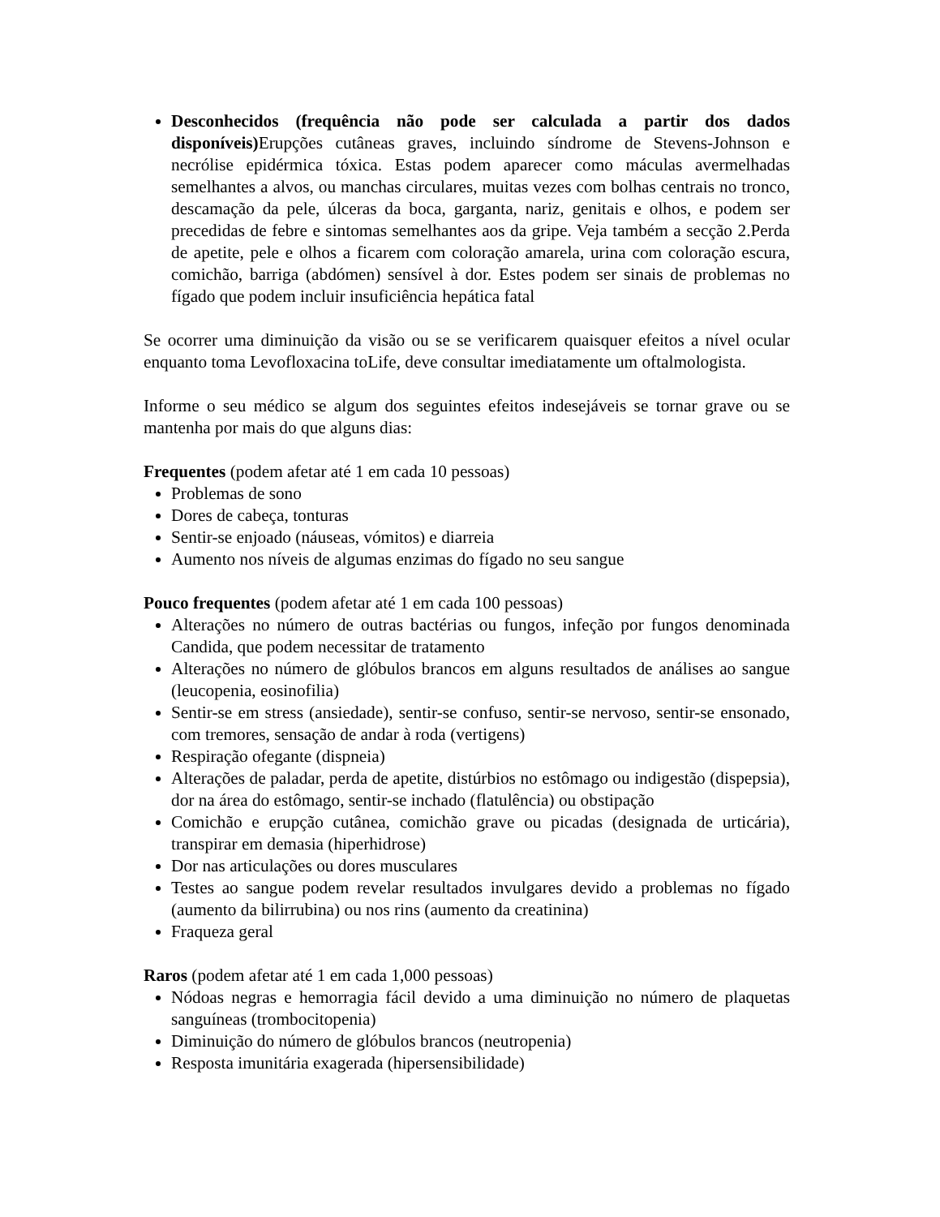Desconhecidos (frequência não pode ser calculada a partir dos dados disponíveis) Erupções cutâneas graves, incluindo síndrome de Stevens-Johnson e necrólise epidérmica tóxica. Estas podem aparecer como máculas avermelhadas semelhantes a alvos, ou manchas circulares, muitas vezes com bolhas centrais no tronco, descamação da pele, úlceras da boca, garganta, nariz, genitais e olhos, e podem ser precedidas de febre e sintomas semelhantes aos da gripe. Veja também a secção 2.Perda de apetite, pele e olhos a ficarem com coloração amarela, urina com coloração escura, comichão, barriga (abdómen) sensível à dor. Estes podem ser sinais de problemas no fígado que podem incluir insuficiência hepática fatal
Se ocorrer uma diminuição da visão ou se se verificarem quaisquer efeitos a nível ocular enquanto toma Levofloxacina toLife, deve consultar imediatamente um oftalmologista.
Informe o seu médico se algum dos seguintes efeitos indesejáveis se tornar grave ou se mantenha por mais do que alguns dias:
Frequentes (podem afetar até 1 em cada 10 pessoas)
Problemas de sono
Dores de cabeça, tonturas
Sentir-se enjoado (náuseas, vómitos) e diarreia
Aumento nos níveis de algumas enzimas do fígado no seu sangue
Pouco frequentes (podem afetar até 1 em cada 100 pessoas)
Alterações no número de outras bactérias ou fungos, infeção por fungos denominada Candida, que podem necessitar de tratamento
Alterações no número de glóbulos brancos em alguns resultados de análises ao sangue (leucopenia, eosinofilia)
Sentir-se em stress (ansiedade), sentir-se confuso, sentir-se nervoso, sentir-se ensonado, com tremores, sensação de andar à roda (vertigens)
Respiração ofegante (dispneia)
Alterações de paladar, perda de apetite, distúrbios no estômago ou indigestão (dispepsia), dor na área do estômago, sentir-se inchado (flatulência) ou obstipação
Comichão e erupção cutânea, comichão grave ou picadas (designada de urticária), transpirar em demasia (hiperhidrose)
Dor nas articulações ou dores musculares
Testes ao sangue podem revelar resultados invulgares devido a problemas no fígado (aumento da bilirrubina) ou nos rins (aumento da creatinina)
Fraqueza geral
Raros (podem afetar até 1 em cada 1,000 pessoas)
Nódoas negras e hemorragia fácil devido a uma diminuição no número de plaquetas sanguíneas (trombocitopenia)
Diminuição do número de glóbulos brancos (neutropenia)
Resposta imunitária exagerada (hipersensibilidade)